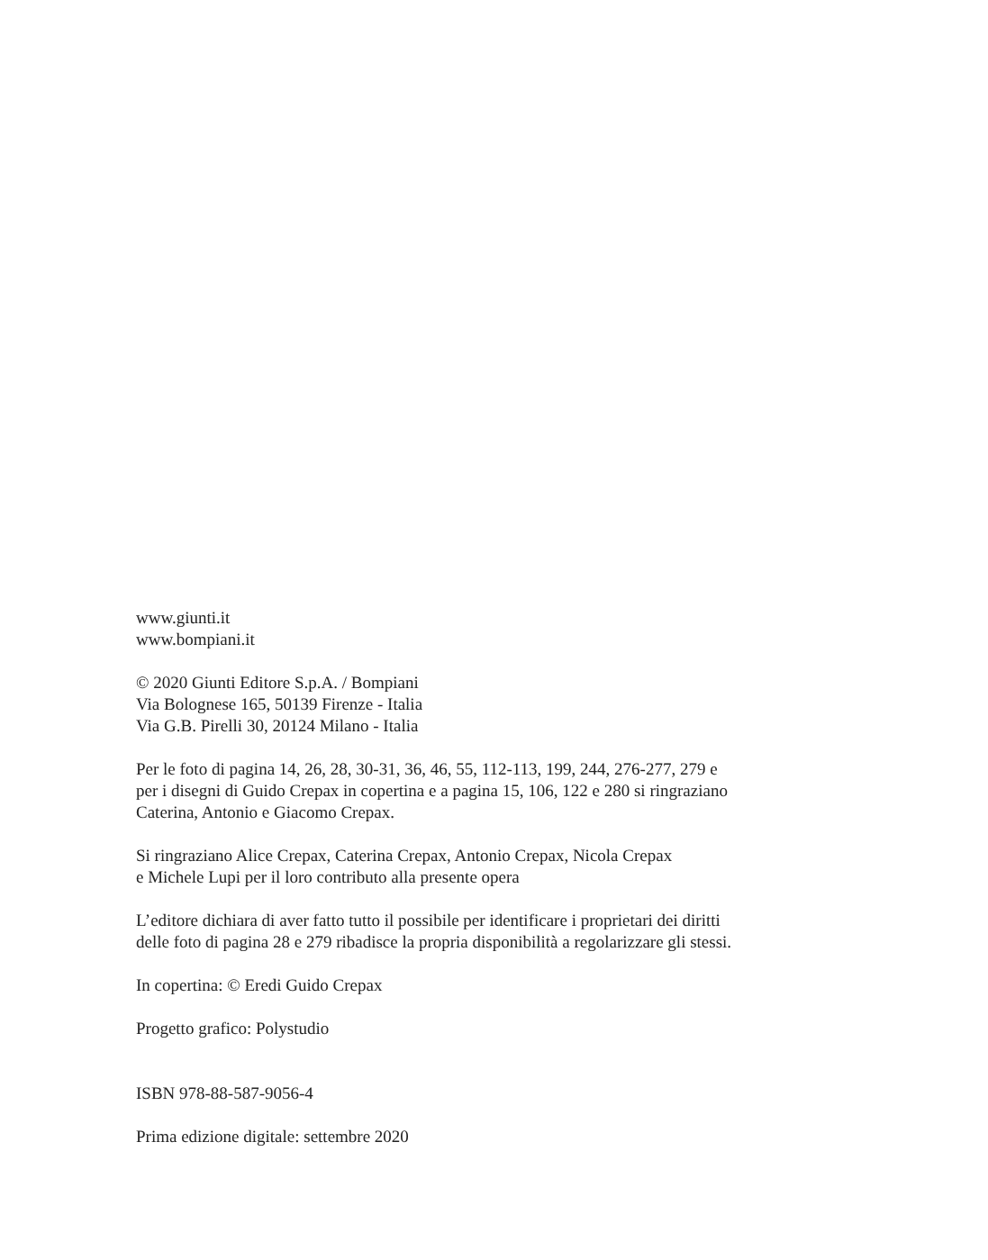www.giunti.it
www.bompiani.it
© 2020 Giunti Editore S.p.A. / Bompiani
Via Bolognese 165, 50139 Firenze - Italia
Via G.B. Pirelli 30, 20124 Milano - Italia
Per le foto di pagina 14, 26, 28, 30-31, 36, 46, 55, 112-113, 199, 244, 276-277, 279 e
per i disegni di Guido Crepax in copertina e a pagina 15, 106, 122 e 280 si ringraziano
Caterina, Antonio e Giacomo Crepax.
Si ringraziano Alice Crepax, Caterina Crepax, Antonio Crepax, Nicola Crepax
e Michele Lupi per il loro contributo alla presente opera
L’editore dichiara di aver fatto tutto il possibile per identificare i proprietari dei diritti
delle foto di pagina 28 e 279 ribadisce la propria disponibilità a regolarizzare gli stessi.
In copertina: © Eredi Guido Crepax
Progetto grafico: Polystudio
ISBN 978-88-587-9056-4
Prima edizione digitale: settembre 2020